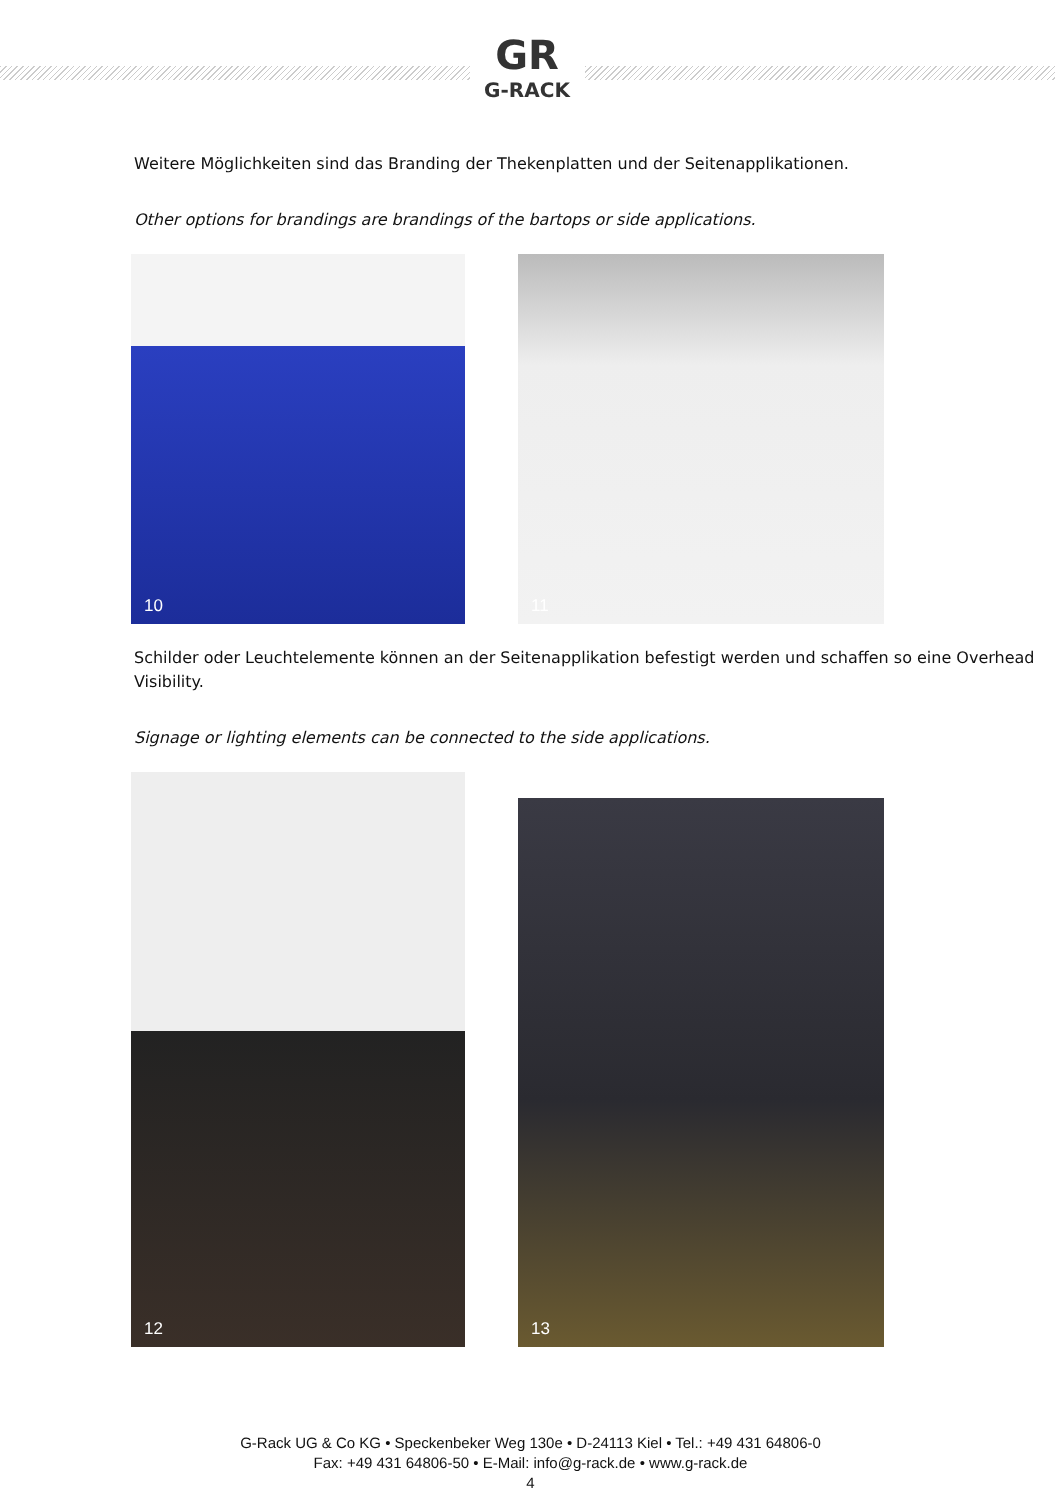GR
G-RACK
Weitere Möglichkeiten sind das Branding der Thekenplatten und der Seitenapplikationen.
Other options for brandings are brandings of the bartops or side applications.
10 11
Schilder oder Leuchtelemente können an der Seitenapplikation befestigt werden und schaffen so eine Overhead Visibility.
Signage or lighting elements can be connected to the side applications.
12
13
G-Rack UG & Co KG • Speckenbeker Weg 130e • D-24113 Kiel • Tel.: +49 431 64806-0
Fax: +49 431 64806-50 • E-Mail: info@g-rack.de • www.g-rack.de
4